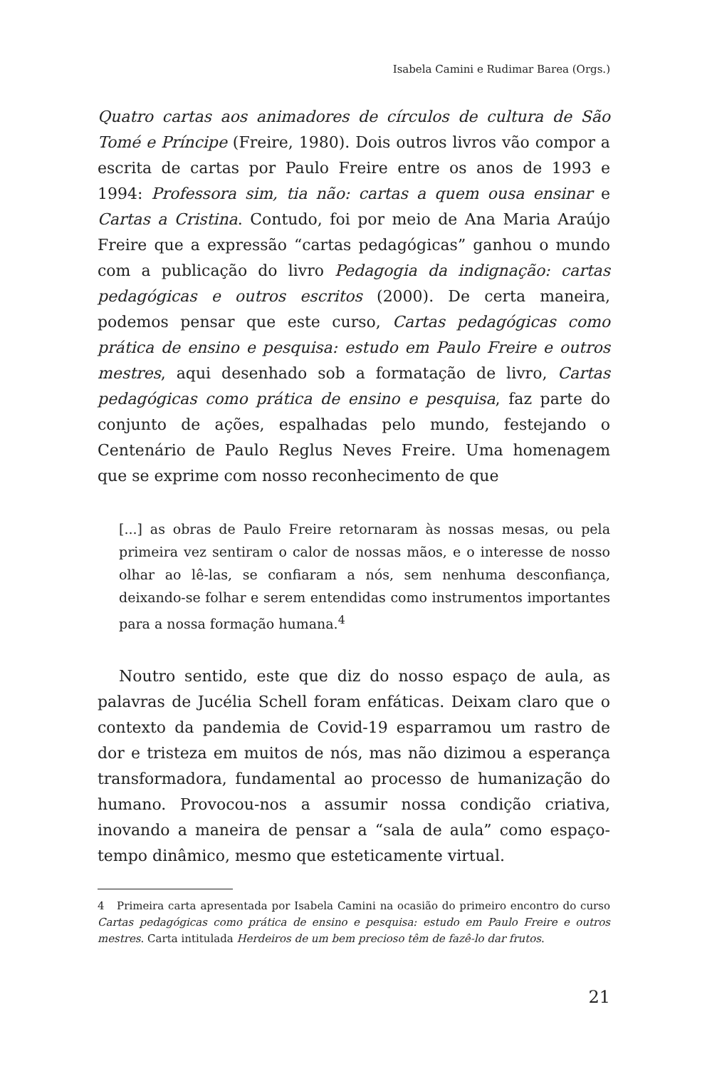Isabela Camini e Rudimar Barea (Orgs.)
Quatro cartas aos animadores de círculos de cultura de São Tomé e Príncipe (Freire, 1980). Dois outros livros vão compor a escrita de cartas por Paulo Freire entre os anos de 1993 e 1994: Professora sim, tia não: cartas a quem ousa ensinar e Cartas a Cristina. Contudo, foi por meio de Ana Maria Araújo Freire que a expressão “cartas pedagógicas” ganhou o mundo com a publicação do livro Pedagogia da indignação: cartas pedagógicas e outros escritos (2000). De certa maneira, podemos pensar que este curso, Cartas pedagógicas como prática de ensino e pesquisa: estudo em Paulo Freire e outros mestres, aqui desenhado sob a formatação de livro, Cartas pedagógicas como prática de ensino e pesquisa, faz parte do conjunto de ações, espalhadas pelo mundo, festejando o Centenário de Paulo Reglus Neves Freire. Uma homenagem que se exprime com nosso reconhecimento de que
[...] as obras de Paulo Freire retornaram às nossas mesas, ou pela primeira vez sentiram o calor de nossas mãos, e o interesse de nosso olhar ao lê-las, se confiaram a nós, sem nenhuma desconfiança, deixando-se folhar e serem entendidas como instrumentos importantes para a nossa formação humana.<sup>4</sup>
Noutro sentido, este que diz do nosso espaço de aula, as palavras de Jucélia Schell foram enfáticas. Deixam claro que o contexto da pandemia de Covid-19 esparramou um rastro de dor e tristeza em muitos de nós, mas não dizimou a esperança transformadora, fundamental ao processo de humanização do humano. Provocou-nos a assumir nossa condição criativa, inovando a maneira de pensar a “sala de aula” como espaço-tempo dinâmico, mesmo que esteticamente virtual.
4 Primeira carta apresentada por Isabela Camini na ocasião do primeiro encontro do curso Cartas pedagógicas como prática de ensino e pesquisa: estudo em Paulo Freire e outros mestres. Carta intitulada Herdeiros de um bem precioso têm de fazê-lo dar frutos.
21